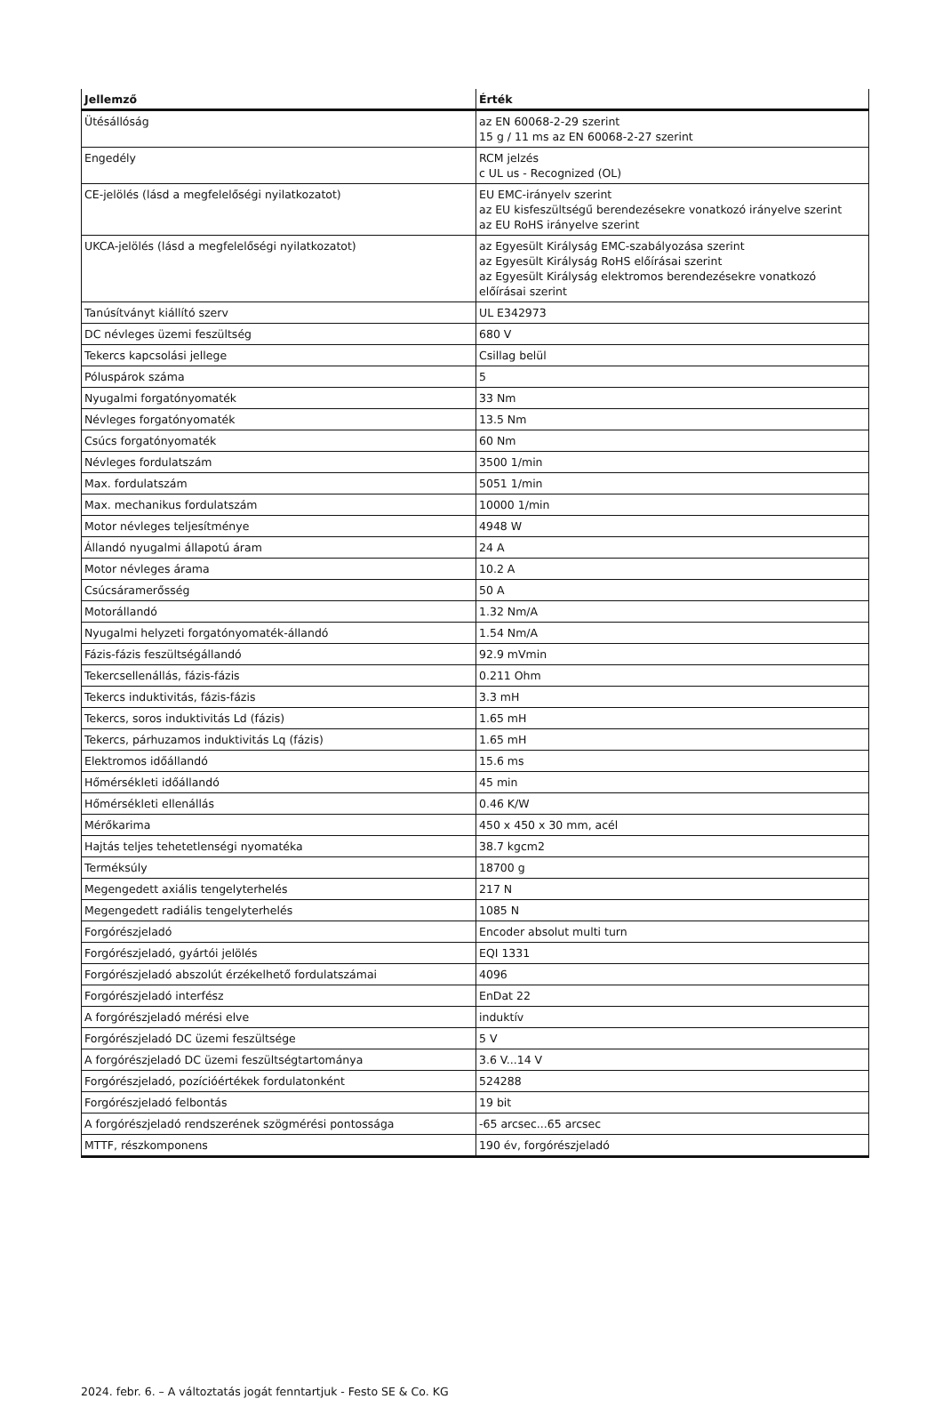| Jellemző | Érték |
| --- | --- |
| Ütésállóság | az EN 60068-2-29 szerint 15 g / 11 ms az EN 60068-2-27 szerint |
| Engedély | RCM jelzés c UL us - Recognized (OL) |
| CE-jelölés (lásd a megfelelőségi nyilatkozatot) | EU EMC-irányelv szerint az EU kisfeszültségű berendezésekre vonatkozó irányelve szerint az EU RoHS irányelve szerint |
| UKCA-jelölés (lásd a megfelelőségi nyilatkozatot) | az Egyesült Királyság EMC-szabályozása szerint az Egyesült Királyság RoHS előírásai szerint az Egyesült Királyság elektromos berendezésekre vonatkozó előírásai szerint |
| Tanúsítványt kiállító szerv | UL E342973 |
| DC névleges üzemi feszültség | 680 V |
| Tekercs kapcsolási jellege | Csillag belül |
| Póluspárok száma | 5 |
| Nyugalmi forgatónyomaték | 33 Nm |
| Névleges forgatónyomaték | 13.5 Nm |
| Csúcs forgatónyomaték | 60 Nm |
| Névleges fordulatszám | 3500 1/min |
| Max. fordulatszám | 5051 1/min |
| Max. mechanikus fordulatszám | 10000 1/min |
| Motor névleges teljesítménye | 4948 W |
| Állandó nyugalmi állapotú áram | 24 A |
| Motor névleges árama | 10.2 A |
| Csúcsáramerősség | 50 A |
| Motorállandó | 1.32 Nm/A |
| Nyugalmi helyzeti forgatónyomaték-állandó | 1.54 Nm/A |
| Fázis-fázis feszültségállandó | 92.9 mVmin |
| Tekercsellenállás, fázis-fázis | 0.211 Ohm |
| Tekercs induktivitás, fázis-fázis | 3.3 mH |
| Tekercs, soros induktivitás Ld (fázis) | 1.65 mH |
| Tekercs, párhuzamos induktivitás Lq (fázis) | 1.65 mH |
| Elektromos időállandó | 15.6 ms |
| Hőmérsékleti időállandó | 45 min |
| Hőmérsékleti ellenállás | 0.46 K/W |
| Mérőkarima | 450 x 450 x 30 mm, acél |
| Hajtás teljes tehetetlenségi nyomatéka | 38.7 kgcm2 |
| Terméksúly | 18700 g |
| Megengedett axiális tengelyterhelés | 217 N |
| Megengedett radiális tengelyterhelés | 1085 N |
| Forgórészjeladó | Encoder absolut multi turn |
| Forgórészjeladó, gyártói jelölés | EQI 1331 |
| Forgórészjeladó abszolút érzékelhető fordulatszámai | 4096 |
| Forgórészjeladó interfész | EnDat 22 |
| A forgórészjeladó mérési elve | induktív |
| Forgórészjeladó DC üzemi feszültsége | 5 V |
| A forgórészjeladó DC üzemi feszültségtartománya | 3.6 V...14 V |
| Forgórészjeladó, pozícióértékek fordulatonként | 524288 |
| Forgórészjeladó felbontás | 19 bit |
| A forgórészjeladó rendszerének szögmérési pontossága | -65 arcsec...65 arcsec |
| MTTF, részkomponens | 190 év, forgórészjeladó |
2024. febr. 6. – A változtatás jogát fenntartjuk - Festo SE & Co. KG